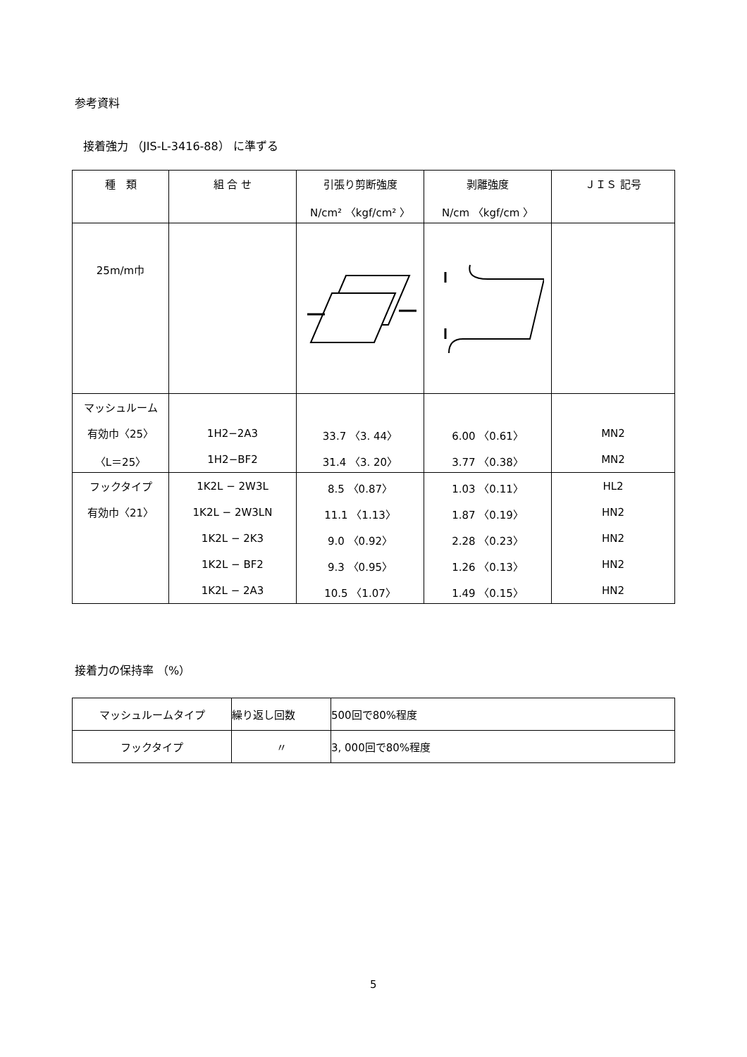参考資料
接着強力 （JIS-L-3416-88） に準ずる
| 種 類 | 組 合 せ | 引張り剪断強度 | 剥離強度 | ＪＩＳ 記号 |
| | | N/cm² 〈kgf/cm² 〉 | N/cm 〈kgf/cm 〉 | |
| 25m/m巾 | | | | |
| マッシュルーム | | | | |
| 有効巾〈25〉 | 1H2−2A3 | 33.7 〈3. 44〉 | 6.00 〈0.61〉 | MN2 |
| 〈L＝25〉 | 1H2−BF2 | 31.4 〈3. 20〉 | 3.77 〈0.38〉 | MN2 |
| フックタイプ | 1K2L − 2W3L | 8.5 〈0.87〉 | 1.03 〈0.11〉 | HL2 |
| 有効巾〈21〉 | 1K2L − 2W3LN | 11.1 〈1.13〉 | 1.87 〈0.19〉 | HN2 |
| | 1K2L − 2K3 | 9.0 〈0.92〉 | 2.28 〈0.23〉 | HN2 |
| | 1K2L − BF2 | 9.3 〈0.95〉 | 1.26 〈0.13〉 | HN2 |
| | 1K2L − 2A3 | 10.5 〈1.07〉 | 1.49 〈0.15〉 | HN2 |
接着力の保持率 （%）
| マッシュルームタイプ | 繰り返し回数 | 500回で80%程度 |
| フックタイプ | 〃 | 3, 000回で80%程度 |
5